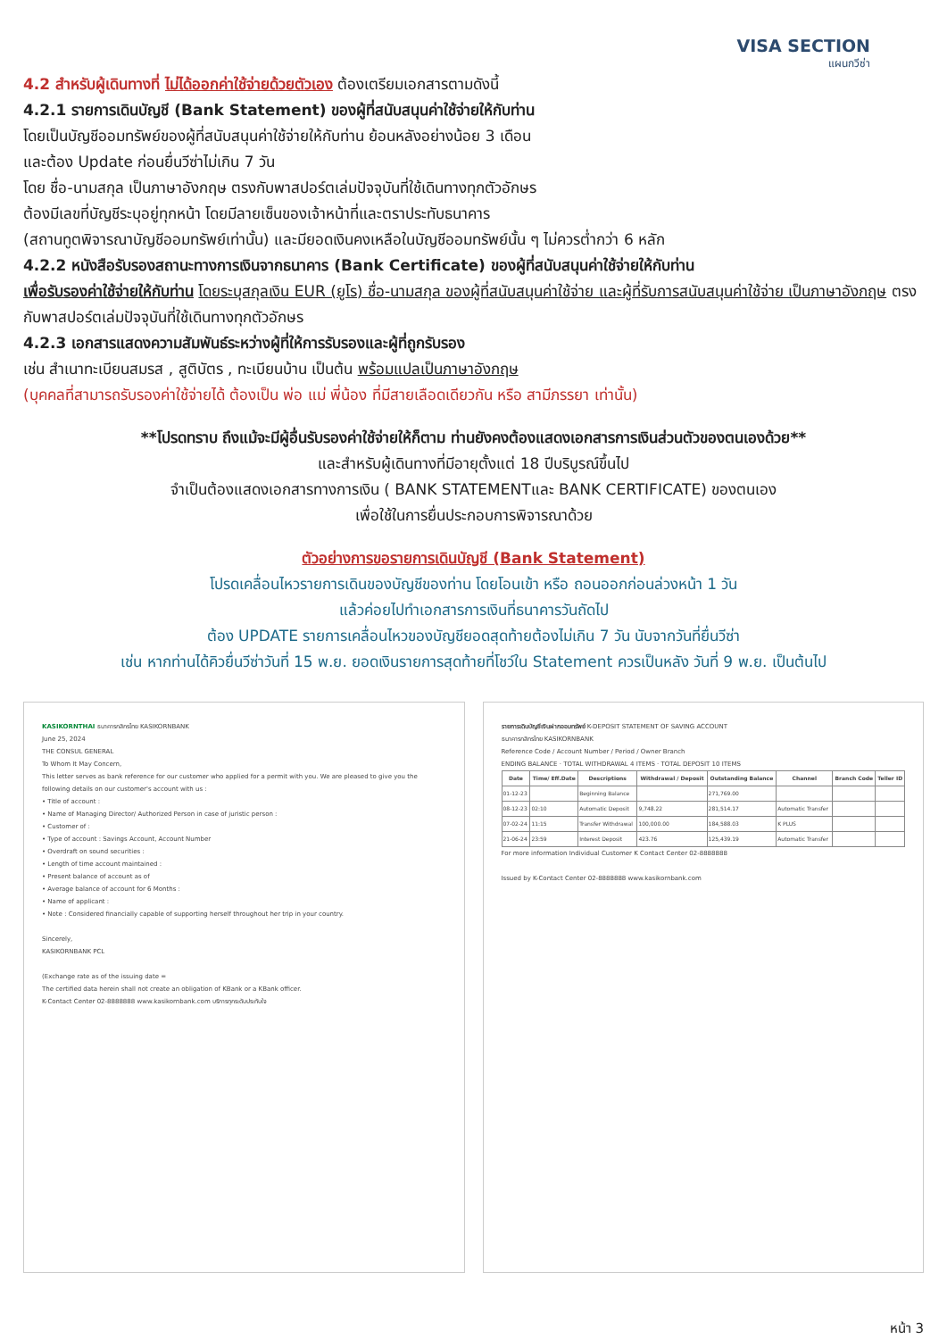VISA SECTION
แผนกวีซ่า
4.2 สำหรับผู้เดินทางที่ ไม่ได้ออกค่าใช้จ่ายด้วยตัวเอง ต้องเตรียมเอกสารตามดังนี้
4.2.1 รายการเดินบัญชี (Bank Statement) ของผู้ที่สนับสนุนค่าใช้จ่ายให้กับท่าน
โดยเป็นบัญชีออมทรัพย์ของผู้ที่สนับสนุนค่าใช้จ่ายให้กับท่าน ย้อนหลังอย่างน้อย 3 เดือน
และต้อง Update ก่อนยื่นวีซ่าไม่เกิน 7 วัน
โดย ชื่อ-นามสกุล เป็นภาษาอังกฤษ ตรงกับพาสปอร์ตเล่มปัจจุบันที่ใช้เดินทางทุกตัวอักษร
ต้องมีเลขที่บัญชีระบุอยู่ทุกหน้า โดยมีลายเซ็นของเจ้าหน้าที่และตราประทับธนาคาร
(สถานทูตพิจารณาบัญชีออมทรัพย์เท่านั้น) และมียอดเงินคงเหลือในบัญชีออมทรัพย์นั้น ๆ ไม่ควรต่ำกว่า 6 หลัก
4.2.2 หนังสือรับรองสถานะทางการเงินจากธนาคาร (Bank Certificate) ของผู้ที่สนับสนุนค่าใช้จ่ายให้กับท่าน
เพื่อรับรองค่าใช้จ่ายให้กับท่าน โดยระบุสกุลเงิน EUR (ยูโร) ชื่อ-นามสกุล ของผู้ที่สนับสนุนค่าใช้จ่าย และผู้ที่รับการสนับสนุนค่าใช้จ่าย เป็นภาษาอังกฤษ ตรงกับพาสปอร์ตเล่มปัจจุบันที่ใช้เดินทางทุกตัวอักษร
4.2.3 เอกสารแสดงความสัมพันธ์ระหว่างผู้ที่ให้การรับรองและผู้ที่ถูกรับรอง
เช่น สำเนาทะเบียนสมรส , สูติบัตร , ทะเบียนบ้าน เป็นต้น พร้อมแปลเป็นภาษาอังกฤษ
(บุคคลที่สามารถรับรองค่าใช้จ่ายได้ ต้องเป็น พ่อ แม่ พี่น้อง ที่มีสายเลือดเดียวกัน หรือ สามีภรรยา เท่านั้น)
**โปรดทราบ ถึงแม้จะมีผู้อื่นรับรองค่าใช้จ่ายให้ก็ตาม ท่านยังคงต้องแสดงเอกสารการเงินส่วนตัวของตนเองด้วย**
และสำหรับผู้เดินทางที่มีอายุตั้งแต่ 18 ปีบริบูรณ์ขึ้นไป
จำเป็นต้องแสดงเอกสารทางการเงิน ( BANK STATEMENTและ BANK CERTIFICATE) ของตนเอง
เพื่อใช้ในการยื่นประกอบการพิจารณาด้วย
ตัวอย่างการขอรายการเดินบัญชี (Bank Statement)
โปรดเคลื่อนไหวรายการเดินของบัญชีของท่าน โดยโอนเข้า หรือ ถอนออกก่อนล่วงหน้า 1 วัน
แล้วค่อยไปทำเอกสารการเงินที่ธนาคารวันถัดไป
ต้อง UPDATE รายการเคลื่อนไหวของบัญชียอดสุดท้ายต้องไม่เกิน 7 วัน นับจากวันที่ยื่นวีซ่า
เช่น หากท่านได้คิวยื่นวีซ่าวันที่ 15 พ.ย. ยอดเงินรายการสุดท้ายที่โชว์ใน Statement ควรเป็นหลัง วันที่ 9 พ.ย. เป็นต้นไป
KASIKORNTHAI ธนาคารกสิกรไทย KASIKORNBANK
June 25, 2024
THE CONSUL GENERAL
To Whom It May Concern,
This letter serves as bank reference for our customer who applied for a permit with you. We are pleased to give you the following details on our customer's account with us :
• Title of account :
• Name of Managing Director/ Authorized Person in case of juristic person :
• Customer of :
• Type of account : Savings Account, Account Number
• Overdraft on sound securities :
• Length of time account maintained :
• Present balance of account as of
• Average balance of account for 6 Months :
• Name of applicant :
• Note : Considered financially capable of supporting herself throughout her trip in your country.
Sincerely,
KASIKORNBANK PCL
(Exchange rate as of the issuing date =
The certified data herein shall not create an obligation of KBank or a KBank officer.
K-Contact Center 02-8888888 www.kasikornbank.com บริการทุกระดับประทับใจ
รายการเดินบัญชีเงินฝากออมทรัพย์ K-DEPOSIT STATEMENT OF SAVING ACCOUNT
ธนาคารกสิกรไทย KASIKORNBANK
Reference Code / Account Number / Period / Owner Branch
ENDING BALANCE · TOTAL WITHDRAWAL 4 ITEMS · TOTAL DEPOSIT 10 ITEMS
| Date | Time/ Eff.Date | Descriptions | Withdrawal / Deposit | Outstanding Balance | Channel | Branch Code | Teller ID |
| --- | --- | --- | --- | --- | --- | --- | --- |
| 01-12-23 | | Beginning Balance | | 271,769.00 | | | |
| 08-12-23 | 02:10 | Automatic Deposit | 9,748.22 | 281,514.17 | Automatic Transfer | | |
| 07-02-24 | 11:15 | Transfer Withdrawal | 100,000.00 | 184,588.03 | K PLUS | | |
| 21-06-24 | 23:59 | Interest Deposit | 423.76 | 125,439.19 | Automatic Transfer | | |
For more information Individual Customer K Contact Center 02-8888888
Issued by K-Contact Center 02-8888888 www.kasikornbank.com
หน้า 3